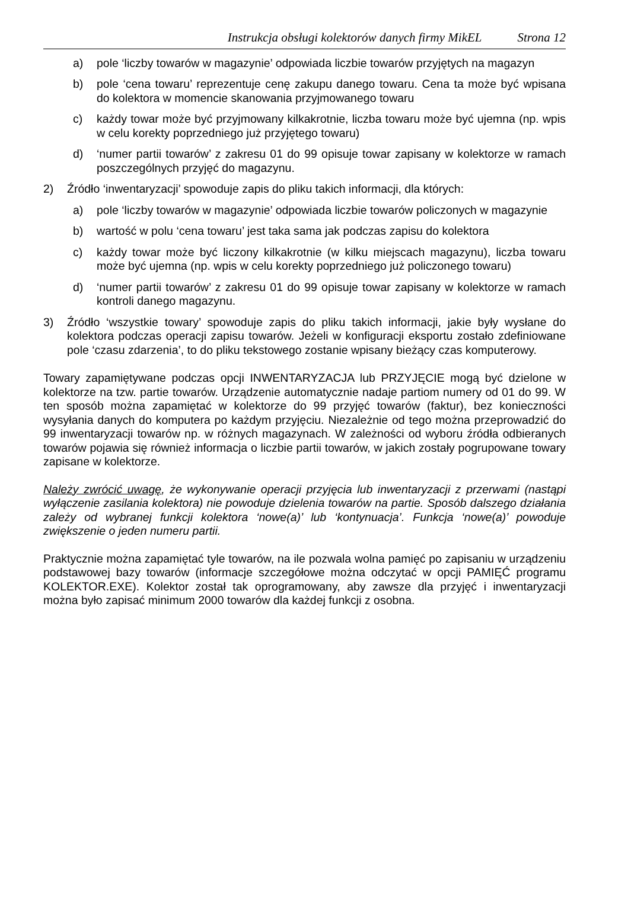Instrukcja obsługi kolektorów danych firmy MikEL Strona 12
a) pole ‘liczby towarów w magazynie’ odpowiada liczbie towarów przyjętych na magazyn
b) pole ‘cena towaru’ reprezentuje cenę zakupu danego towaru. Cena ta może być wpisana do kolektora w momencie skanowania przyjmowanego towaru
c) każdy towar może być przyjmowany kilkakrotnie, liczba towaru może być ujemna (np. wpis w celu korekty poprzedniego już przyjętego towaru)
d) ‘numer partii towarów’ z zakresu 01 do 99 opisuje towar zapisany w kolektorze w ramach poszczególnych przyjęć do magazynu.
2) Źródło ‘inwentaryzacji’ spowoduje zapis do pliku takich informacji, dla których:
a) pole ‘liczby towarów w magazynie’ odpowiada liczbie towarów policzonych w magazynie
b) wartość w polu ‘cena towaru’ jest taka sama jak podczas zapisu do kolektora
c) każdy towar może być liczony kilkakrotnie (w kilku miejscach magazynu), liczba towaru może być ujemna (np. wpis w celu korekty poprzedniego już policzonego towaru)
d) ‘numer partii towarów’ z zakresu 01 do 99 opisuje towar zapisany w kolektorze w ramach kontroli danego magazynu.
3) Źródło ‘wszystkie towary’ spowoduje zapis do pliku takich informacji, jakie były wysłane do kolektora podczas operacji zapisu towarów. Jeżeli w konfiguracji eksportu zostało zdefiniowane pole ‘czasu zdarzenia’, to do pliku tekstowego zostanie wpisany bieżący czas komputerowy.
Towary zapamiętywane podczas opcji INWENTARYZACJA lub PRZYJĘCIE mogą być dzielone w kolektorze na tzw. partie towarów. Urządzenie automatycznie nadaje partiom numery od 01 do 99. W ten sposób można zapamiętać w kolektorze do 99 przyjęć towarów (faktur), bez konieczności wysyłania danych do komputera po każdym przyjęciu. Niezależnie od tego można przeprowadzić do 99 inwentaryzacji towarów np. w różnych magazynach. W zależności od wyboru źródła odbieranych towarów pojawia się również informacja o liczbie partii towarów, w jakich zostały pogrupowane towary zapisane w kolektorze.
Należy zwrócić uwagę, że wykonywanie operacji przyjęcia lub inwentaryzacji z przerwami (nastąpi wyłączenie zasilania kolektora) nie powoduje dzielenia towarów na partie. Sposób dalszego działania zależy od wybranej funkcji kolektora ‘nowe(a)’ lub ‘kontynuacja’. Funkcja ‘nowe(a)’ powoduje zwiększenie o jeden numeru partii.
Praktycznie można zapamiętać tyle towarów, na ile pozwala wolna pamięć po zapisaniu w urządzeniu podstawowej bazy towarów (informacje szczegółowe można odczytać w opcji PAMIĘĆ programu KOLEKTOR.EXE). Kolektor został tak oprogramowany, aby zawsze dla przyjęć i inwentaryzacji można było zapisać minimum 2000 towarów dla każdej funkcji z osobna.